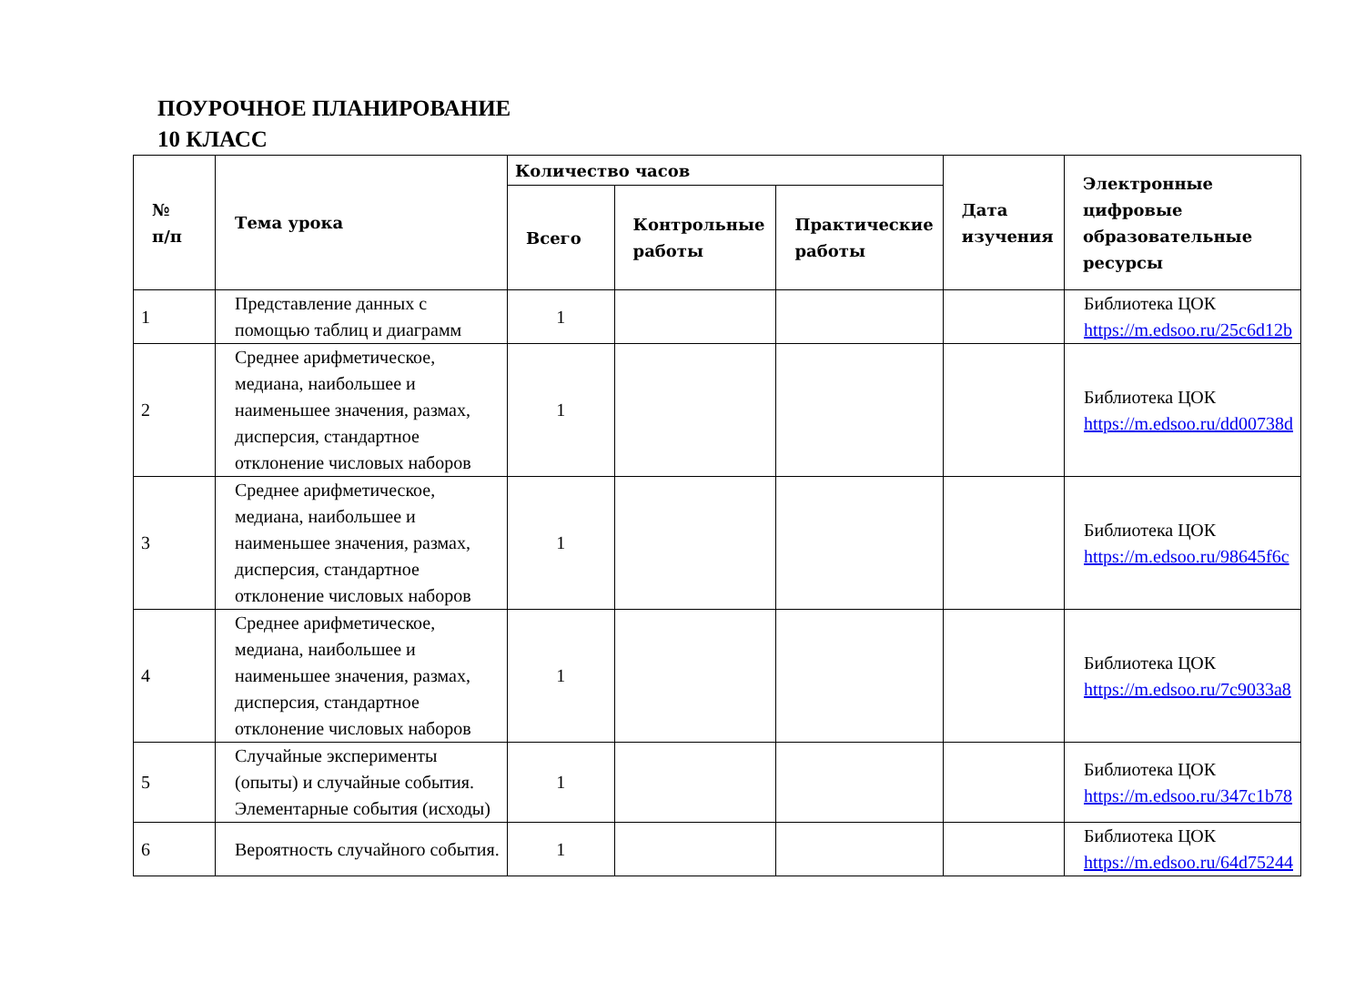ПОУРОЧНОЕ ПЛАНИРОВАНИЕ
10 КЛАСС
| № п/п | Тема урока | Количество часов | | | Дата изучения | Электронные цифровые образовательные ресурсы |
| --- | --- | --- | --- | --- | --- | --- |
| | | Всего | Контрольные работы | Практические работы | | |
| 1 | Представление данных с помощью таблиц и диаграмм | 1 | | | | Библиотека ЦОК https://m.edsoo.ru/25c6d12b |
| 2 | Среднее арифметическое, медиана, наибольшее и наименьшее значения, размах, дисперсия, стандартное отклонение числовых наборов | 1 | | | | Библиотека ЦОК https://m.edsoo.ru/dd00738d |
| 3 | Среднее арифметическое, медиана, наибольшее и наименьшее значения, размах, дисперсия, стандартное отклонение числовых наборов | 1 | | | | Библиотека ЦОК https://m.edsoo.ru/98645f6c |
| 4 | Среднее арифметическое, медиана, наибольшее и наименьшее значения, размах, дисперсия, стандартное отклонение числовых наборов | 1 | | | | Библиотека ЦОК https://m.edsoo.ru/7c9033a8 |
| 5 | Случайные эксперименты (опыты) и случайные события. Элементарные события (исходы) | 1 | | | | Библиотека ЦОК https://m.edsoo.ru/347c1b78 |
| 6 | Вероятность случайного события. | 1 | | | | Библиотека ЦОК https://m.edsoo.ru/64d75244 |